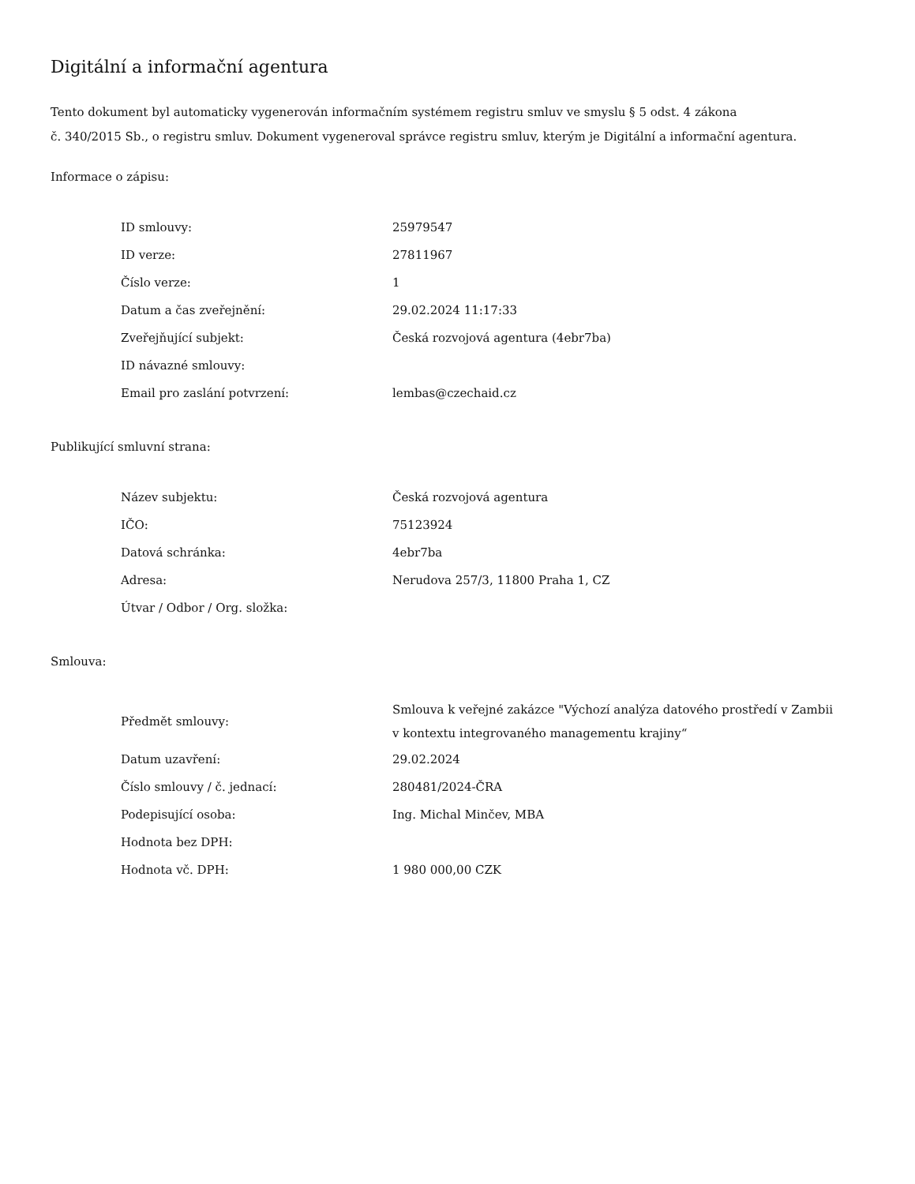Digitální a informační agentura
Tento dokument byl automaticky vygenerován informačním systémem registru smluv ve smyslu § 5 odst. 4 zákona
č. 340/2015 Sb., o registru smluv. Dokument vygeneroval správce registru smluv, kterým je Digitální a informační agentura.
Informace o zápisu:
| ID smlouvy: | 25979547 |
| ID verze: | 27811967 |
| Číslo verze: | 1 |
| Datum a čas zveřejnění: | 29.02.2024 11:17:33 |
| Zveřejňující subjekt: | Česká rozvojová agentura (4ebr7ba) |
| ID návazné smlouvy: | |
| Email pro zaslání potvrzení: | lembas@czechaid.cz |
Publikující smluvní strana:
| Název subjektu: | Česká rozvojová agentura |
| IČO: | 75123924 |
| Datová schránka: | 4ebr7ba |
| Adresa: | Nerudova 257/3, 11800 Praha 1, CZ |
| Útvar / Odbor / Org. složka: | |
Smlouva:
| Předmět smlouvy: | Smlouva k veřejné zakázce "Výchozí analýza datového prostředí v Zambii v kontextu integrovaného managementu krajiny“ |
| Datum uzavření: | 29.02.2024 |
| Číslo smlouvy / č. jednací: | 280481/2024-ČRA |
| Podepisující osoba: | Ing. Michal Minčev, MBA |
| Hodnota bez DPH: | |
| Hodnota vč. DPH: | 1 980 000,00 CZK |